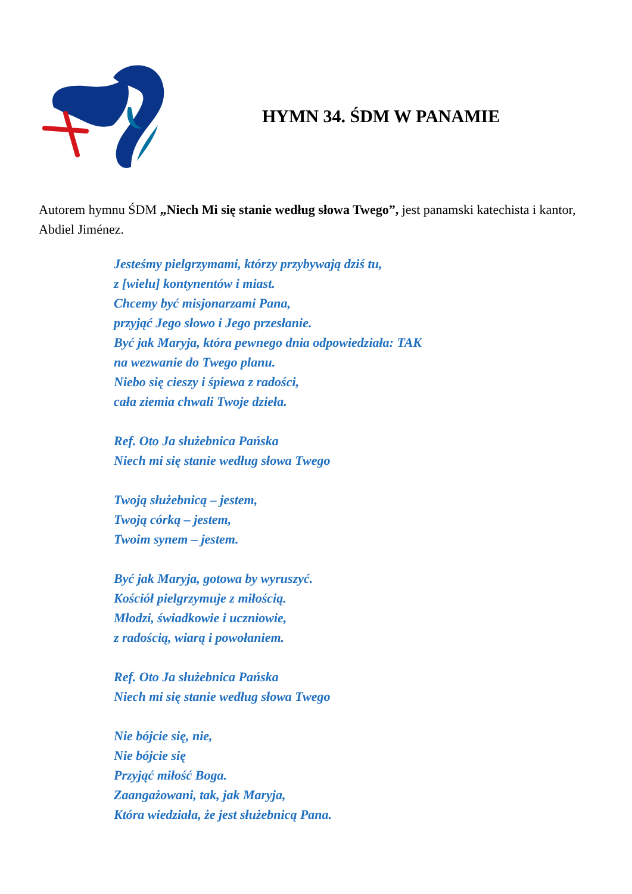HYMN 34. ŚDM W PANAMIE
Autorem hymnu ŚDM „Niech Mi się stanie według słowa Twego”, jest panamski katechista i kantor, Abdiel Jiménez.
Jesteśmy pielgrzymami, którzy przybywają dziś tu,
z [wielu] kontynentów i miast.
Chcemy być misjonarzami Pana,
przyjąć Jego słowo i Jego przesłanie.
Być jak Maryja, która pewnego dnia odpowiedziała: TAK
na wezwanie do Twego planu.
Niebo się cieszy i śpiewa z radości,
cała ziemia chwali Twoje dzieła.
Ref. Oto Ja służebnica Pańska
Niech mi się stanie według słowa Twego
Twoją służebnicą – jestem,
Twoją córką – jestem,
Twoim synem – jestem.
Być jak Maryja, gotowa by wyruszyć.
Kościół pielgrzymuje z miłością.
Młodzi, świadkowie i uczniowie,
z radością, wiarą i powołaniem.
Ref. Oto Ja służebnica Pańska
Niech mi się stanie według słowa Twego
Nie bójcie się, nie,
Nie bójcie się
Przyjąć miłość Boga.
Zaangażowani, tak, jak Maryja,
Która wiedziała, że jest służebnicą Pana.